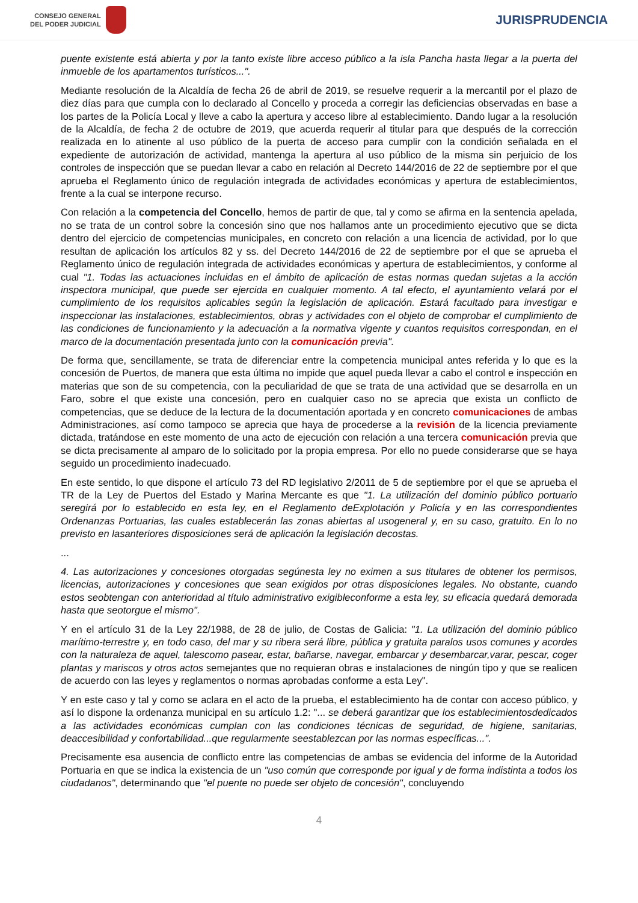CONSEJO GENERAL
DEL PODER JUDICIAL
JURISPRUDENCIA
puente existente está abierta y por la tanto existe libre acceso público a la isla Pancha hasta llegar a la puerta del inmueble de los apartamentos turísticos...".
Mediante resolución de la Alcaldía de fecha 26 de abril de 2019, se resuelve requerir a la mercantil por el plazo de diez días para que cumpla con lo declarado al Concello y proceda a corregir las deficiencias observadas en base a los partes de la Policía Local y lleve a cabo la apertura y acceso libre al establecimiento. Dando lugar a la resolución de la Alcaldía, de fecha 2 de octubre de 2019, que acuerda requerir al titular para que después de la corrección realizada en lo atinente al uso público de la puerta de acceso para cumplir con la condición señalada en el expediente de autorización de actividad, mantenga la apertura al uso público de la misma sin perjuicio de los controles de inspección que se puedan llevar a cabo en relación al Decreto 144/2016 de 22 de septiembre por el que aprueba el Reglamento único de regulación integrada de actividades económicas y apertura de establecimientos, frente a la cual se interpone recurso.
Con relación a la competencia del Concello, hemos de partir de que, tal y como se afirma en la sentencia apelada, no se trata de un control sobre la concesión sino que nos hallamos ante un procedimiento ejecutivo que se dicta dentro del ejercicio de competencias municipales, en concreto con relación a una licencia de actividad, por lo que resultan de aplicación los artículos 82 y ss. del Decreto 144/2016 de 22 de septiembre por el que se aprueba el Reglamento único de regulación integrada de actividades económicas y apertura de establecimientos, y conforme al cual "1. Todas las actuaciones incluidas en el ámbito de aplicación de estas normas quedan sujetas a la acción inspectora municipal, que puede ser ejercida en cualquier momento. A tal efecto, el ayuntamiento velará por el cumplimiento de los requisitos aplicables según la legislación de aplicación. Estará facultado para investigar e inspeccionar las instalaciones, establecimientos, obras y actividades con el objeto de comprobar el cumplimiento de las condiciones de funcionamiento y la adecuación a la normativa vigente y cuantos requisitos correspondan, en el marco de la documentación presentada junto con la comunicación previa".
De forma que, sencillamente, se trata de diferenciar entre la competencia municipal antes referida y lo que es la concesión de Puertos, de manera que esta última no impide que aquel pueda llevar a cabo el control e inspección en materias que son de su competencia, con la peculiaridad de que se trata de una actividad que se desarrolla en un Faro, sobre el que existe una concesión, pero en cualquier caso no se aprecia que exista un conflicto de competencias, que se deduce de la lectura de la documentación aportada y en concreto comunicaciones de ambas Administraciones, así como tampoco se aprecia que haya de procederse a la revisión de la licencia previamente dictada, tratándose en este momento de una acto de ejecución con relación a una tercera comunicación previa que se dicta precisamente al amparo de lo solicitado por la propia empresa. Por ello no puede considerarse que se haya seguido un procedimiento inadecuado.
En este sentido, lo que dispone el artículo 73 del RD legislativo 2/2011 de 5 de septiembre por el que se aprueba el TR de la Ley de Puertos del Estado y Marina Mercante es que "1. La utilización del dominio público portuario seregirá por lo establecido en esta ley, en el Reglamento deExplotación y Policía y en las correspondientes Ordenanzas Portuarias, las cuales establecerán las zonas abiertas al usogeneral y, en su caso, gratuito. En lo no previsto en lasanteriores disposiciones será de aplicación la legislación decostas.
...
4. Las autorizaciones y concesiones otorgadas segúnesta ley no eximen a sus titulares de obtener los permisos, licencias, autorizaciones y concesiones que sean exigidos por otras disposiciones legales. No obstante, cuando estos seobtengan con anterioridad al título administrativo exigibleconforme a esta ley, su eficacia quedará demorada hasta que seotorgue el mismo".
Y en el artículo 31 de la Ley 22/1988, de 28 de julio, de Costas de Galicia: "1. La utilización del dominio público marítimo-terrestre y, en todo caso, del mar y su ribera será libre, pública y gratuita paralos usos comunes y acordes con la naturaleza de aquel, talescomo pasear, estar, bañarse, navegar, embarcar y desembarcar,varar, pescar, coger plantas y mariscos y otros actos semejantes que no requieran obras e instalaciones de ningún tipo y que se realicen de acuerdo con las leyes y reglamentos o normas aprobadas conforme a esta Ley".
Y en este caso y tal y como se aclara en el acto de la prueba, el establecimiento ha de contar con acceso público, y así lo dispone la ordenanza municipal en su artículo 1.2: "... se deberá garantizar que los establecimientosdedicados a las actividades económicas cumplan con las condiciones técnicas de seguridad, de higiene, sanitarias, deaccesibilidad y confortabilidad...que regularmente seestablezcan por las normas específicas...".
Precisamente esa ausencia de conflicto entre las competencias de ambas se evidencia del informe de la Autoridad Portuaria en que se indica la existencia de un "uso común que corresponde por igual y de forma indistinta a todos los ciudadanos", determinando que "el puente no puede ser objeto de concesión", concluyendo
4